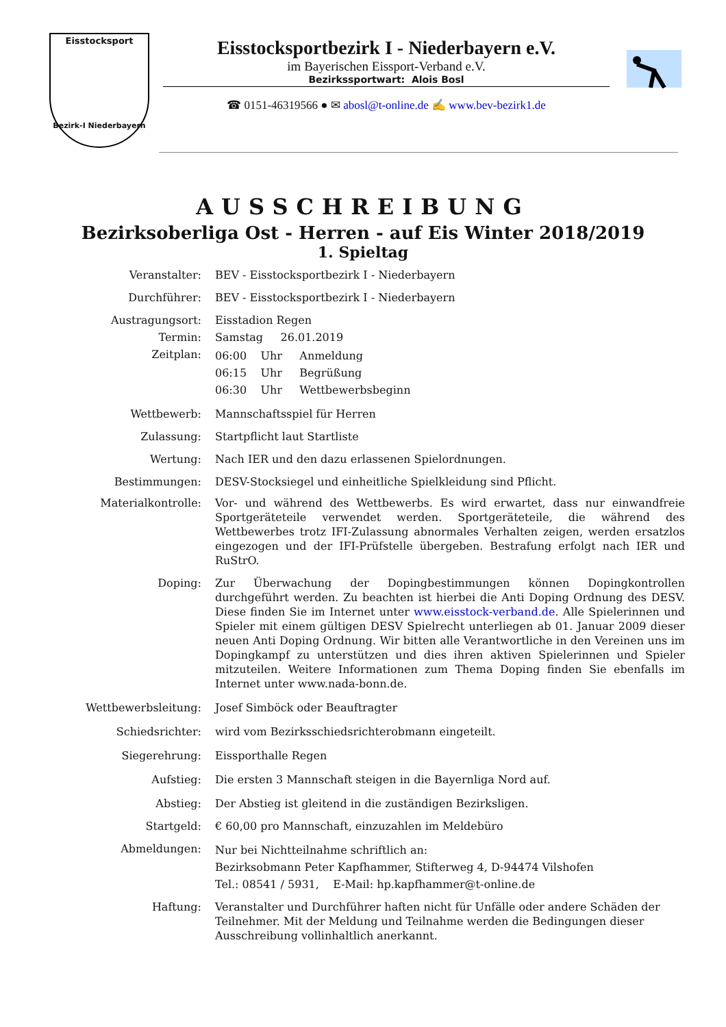Eisstocksport
Bezirk-I Niederbayern
Eisstocksportbezirk I - Niederbayern e.V.
im Bayerischen Eissport-Verband e.V.
Bezirkssportwart: Alois Bosl
☎ 0151-46319566 ● ✉ abosl@t-online.de ✍ www.bev-bezirk1.de
AUSSCHREIBUNG
Bezirksoberliga Ost - Herren - auf Eis Winter 2018/2019
1. Spieltag
Veranstalter: BEV - Eisstocksportbezirk I - Niederbayern
Durchführer: BEV - Eisstocksportbezirk I - Niederbayern
Austragungsort: Eisstadion Regen
Termin: Samstag 26.01.2019
Zeitplan:
06:00 Uhr Anmeldung
06:15 Uhr Begrüßung
06:30 Uhr Wettbewerbsbeginn
Wettbewerb: Mannschaftsspiel für Herren
Zulassung: Startpflicht laut Startliste
Wertung: Nach IER und den dazu erlassenen Spielordnungen.
Bestimmungen: DESV-Stocksiegel und einheitliche Spielkleidung sind Pflicht.
Materialkontrolle: Vor- und während des Wettbewerbs. Es wird erwartet, dass nur einwandfreie Sportgeräteteile verwendet werden. Sportgeräteteile, die während des Wettbewerbes trotz IFI-Zulassung abnormales Verhalten zeigen, werden ersatzlos eingezogen und der IFI-Prüfstelle übergeben. Bestrafung erfolgt nach IER und RuStrO.
Doping: Zur Überwachung der Dopingbestimmungen können Dopingkontrollen durchgeführt werden. Zu beachten ist hierbei die Anti Doping Ordnung des DESV. Diese finden Sie im Internet unter www.eisstock-verband.de. Alle Spielerinnen und Spieler mit einem gültigen DESV Spielrecht unterliegen ab 01. Januar 2009 dieser neuen Anti Doping Ordnung. Wir bitten alle Verantwortliche in den Vereinen uns im Dopingkampf zu unterstützen und dies ihren aktiven Spielerinnen und Spieler mitzuteilen. Weitere Informationen zum Thema Doping finden Sie ebenfalls im Internet unter www.nada-bonn.de.
Wettbewerbsleitung: Josef Simböck oder Beauftragter
Schiedsrichter: wird vom Bezirksschiedsrichterobmann eingeteilt.
Siegerehrung: Eissporthalle Regen
Aufstieg: Die ersten 3 Mannschaft steigen in die Bayernliga Nord auf.
Abstieg: Der Abstieg ist gleitend in die zuständigen Bezirksligen.
Startgeld: € 60,00 pro Mannschaft, einzuzahlen im Meldebüro
Abmeldungen:
Nur bei Nichtteilnahme schriftlich an:
Bezirksobmann Peter Kapfhammer, Stifterweg 4, D-94474 Vilshofen
Tel.: 08541 / 5931, E-Mail: hp.kapfhammer@t-online.de
Haftung: Veranstalter und Durchführer haften nicht für Unfälle oder andere Schäden der Teilnehmer. Mit der Meldung und Teilnahme werden die Bedingungen dieser Ausschreibung vollinhaltlich anerkannt.